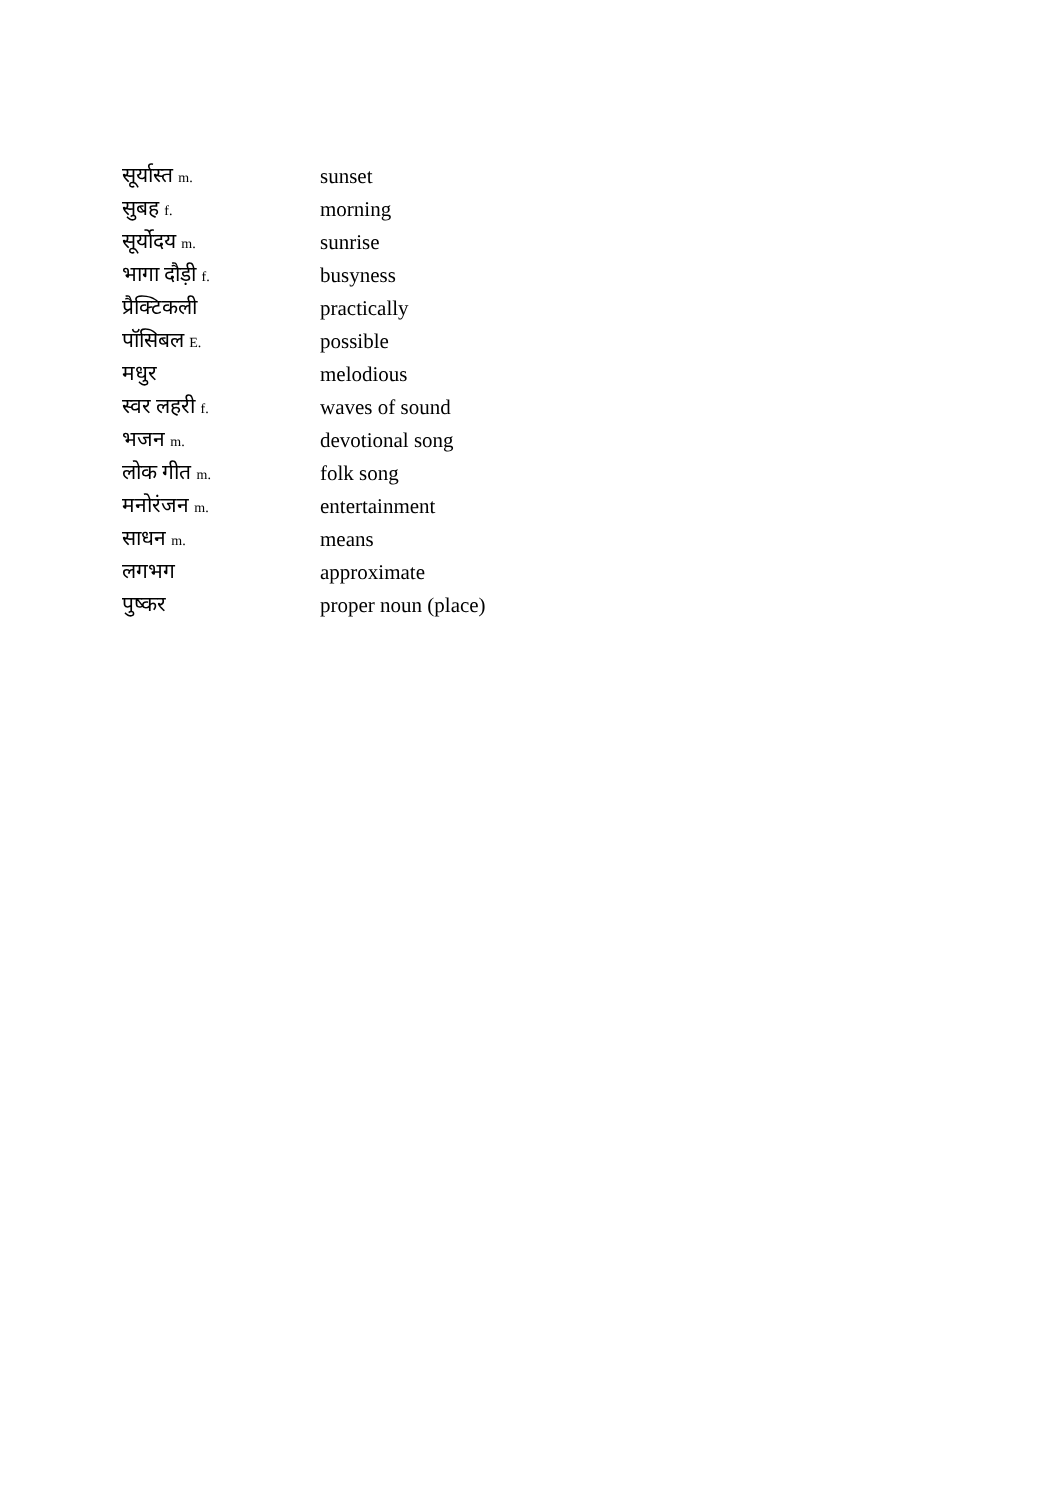| सूर्यास्त m. | sunset |
| सुबह f. | morning |
| सूर्योदय m. | sunrise |
| भागा दौड़ी f. | busyness |
| प्रैक्टिकली | practically |
| पॉसिबल E. | possible |
| मधुर | melodious |
| स्वर लहरी f. | waves of sound |
| भजन m. | devotional song |
| लोक गीत m. | folk song |
| मनोरंजन m. | entertainment |
| साधन m. | means |
| लगभग | approximate |
| पुष्कर | proper noun (place) |